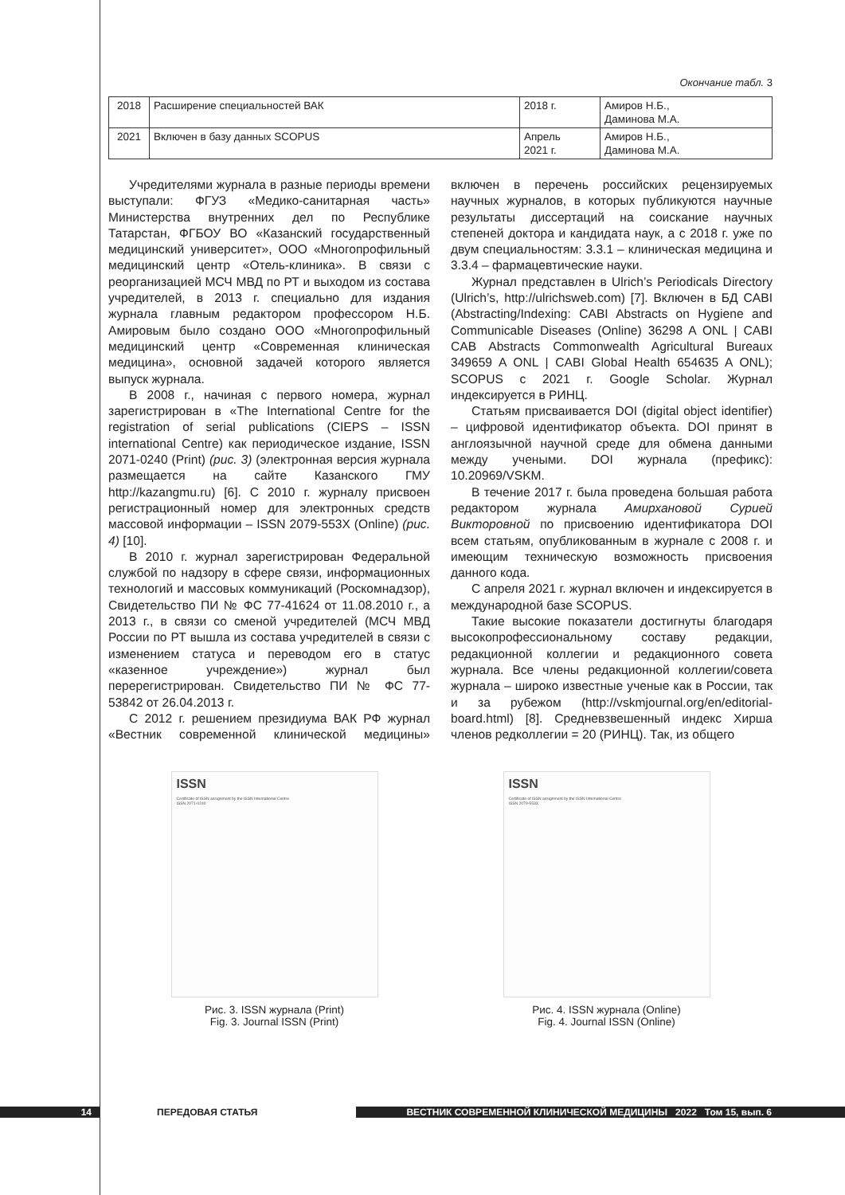Окончание табл. 3
| 2018 | Расширение специальностей ВАК | 2018 г. | Амиров Н.Б., Даминова М.А. |
| 2021 | Включен в базу данных SCOPUS | Апрель 2021 г. | Амиров Н.Б., Даминова М.А. |
Учредителями журнала в разные периоды времени выступали: ФГУЗ «Медико-санитарная часть» Министерства внутренних дел по Республике Татарстан, ФГБОУ ВО «Казанский государственный медицинский университет», ООО «Многопрофильный медицинский центр «Отель-клиника». В связи с реорганизацией МСЧ МВД по РТ и выходом из состава учредителей, в 2013 г. специально для издания журнала главным редактором профессором Н.Б. Амировым было создано ООО «Многопрофильный медицинский центр «Современная клиническая медицина», основной задачей которого является выпуск журнала.
В 2008 г., начиная с первого номера, журнал зарегистрирован в «The International Centre for the registration of serial publications (CIEPS – ISSN international Centre) как периодическое издание, ISSN 2071-0240 (Print) (рис. 3) (электронная версия журнала размещается на сайте Казанского ГМУ http://kazangmu.ru) [6]. С 2010 г. журналу присвоен регистрационный номер для электронных средств массовой информации – ISSN 2079-553X (Online) (рис. 4) [10].
В 2010 г. журнал зарегистрирован Федеральной службой по надзору в сфере связи, информационных технологий и массовых коммуникаций (Роскомнадзор), Свидетельство ПИ № ФС 77-41624 от 11.08.2010 г., а 2013 г., в связи со сменой учредителей (МСЧ МВД России по РТ вышла из состава учредителей в связи с изменением статуса и переводом его в статус «казенное учреждение») журнал был перерегистрирован. Свидетельство ПИ № ФС 77-53842 от 26.04.2013 г.
С 2012 г. решением президиума ВАК РФ журнал «Вестник современной клинической медицины» включен в перечень российских рецензируемых научных журналов, в которых публикуются научные результаты диссертаций на соискание научных степеней доктора и кандидата наук, а с 2018 г. уже по двум специальностям: 3.3.1 – клиническая медицина и 3.3.4 – фармацевтические науки.
Журнал представлен в Ulrich’s Periodicals Directory (Ulrich’s, http://ulrichsweb.com) [7]. Включен в БД CABI (Abstracting/Indexing: CABI Abstracts on Hygiene and Communicable Diseases (Online) 36298 A ONL | CABI CAB Abstracts Commonwealth Agricultural Bureaux 349659 A ONL | CABI Global Health 654635 A ONL); SCOPUS с 2021 г. Google Scholar. Журнал индексируется в РИНЦ.
Статьям присваивается DOI (digital object identifier) – цифровой идентификатор объекта. DOI принят в англоязычной научной среде для обмена данными между учеными. DOI журнала (префикс): 10.20969/VSKM.
В течение 2017 г. была проведена большая работа редактором журнала Амирхановой Сурией Викторовной по присвоению идентификатора DOI всем статьям, опубликованным в журнале с 2008 г. и имеющим техническую возможность присвоения данного кода.
С апреля 2021 г. журнал включен и индексируется в международной базе SCOPUS.
Такие высокие показатели достигнуты благодаря высокопрофессиональному составу редакции, редакционной коллегии и редакционного совета журнала. Все члены редакционной коллегии/совета журнала – широко известные ученые как в России, так и за рубежом (http://vskmjournal.org/en/editorial-board.html) [8]. Средневзвешенный индекс Хирша членов редколлегии = 20 (РИНЦ). Так, из общего
ISSN
Certificate of ISSN assignment by the ISSN International Centre
ISSN 2071-0240
Рис. 3. ISSN журнала (Print)
Fig. 3. Journal ISSN (Print)
ISSN
Certificate of ISSN assignment by the ISSN International Centre
ISSN 2079-553X
Рис. 4. ISSN журнала (Online)
Fig. 4. Journal ISSN (Online)
14 ПЕРЕДОВАЯ СТАТЬЯ ВЕСТНИК СОВРЕМЕННОЙ КЛИНИЧЕСКОЙ МЕДИЦИНЫ 2022 Том 15, вып. 6